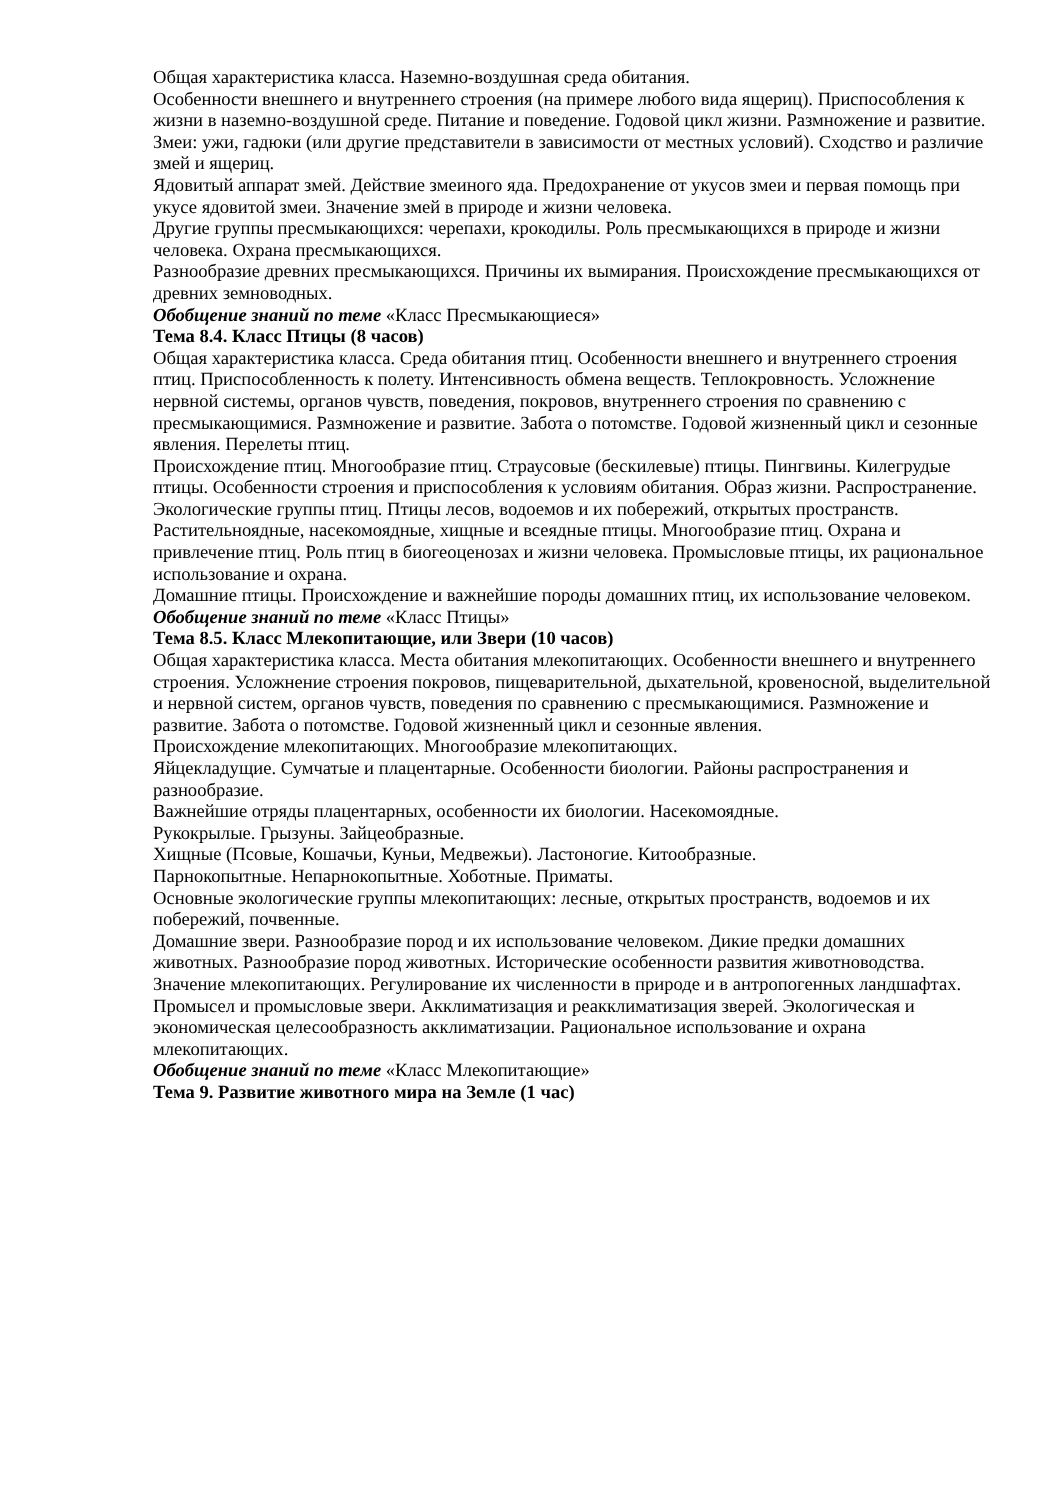Общая характеристика класса. Наземно-воздушная среда обитания.
Особенности внешнего и внутреннего строения (на примере любого вида ящериц). Приспособления к жизни в наземно-воздушной среде. Питание и поведение. Годовой цикл жизни. Размножение и развитие.
Змеи: ужи, гадюки (или другие представители в зависимости от местных условий). Сходство и различие змей и ящериц.
Ядовитый аппарат змей. Действие змеиного яда. Предохранение от укусов змеи и первая помощь при укусе ядовитой змеи. Значение змей в природе и жизни человека.
Другие группы пресмыкающихся: черепахи, крокодилы. Роль пресмыкающихся в природе и жизни человека. Охрана пресмыкающихся.
Разнообразие древних пресмыкающихся. Причины их вымирания. Происхождение пресмыкающихся от древних земноводных.
Обобщение знаний по теме «Класс Пресмыкающиеся»
Тема 8.4. Класс Птицы (8 часов)
Общая характеристика класса. Среда обитания птиц. Особенности внешнего и внутреннего строения птиц. Приспособленность к полету. Интенсивность обмена веществ. Теплокровность. Усложнение нервной системы, органов чувств, поведения, покровов, внутреннего строения по сравнению с пресмыкающимися. Размножение и развитие. Забота о потомстве. Годовой жизненный цикл и сезонные явления. Перелеты птиц.
Происхождение птиц. Многообразие птиц. Страусовые (бескилевые) птицы. Пингвины. Килегрудые птицы. Особенности строения и приспособления к условиям обитания. Образ жизни. Распространение.
Экологические группы птиц. Птицы лесов, водоемов и их побережий, открытых пространств.
Растительноядные, насекомоядные, хищные и всеядные птицы. Многообразие птиц. Охрана и привлечение птиц. Роль птиц в биогеоценозах и жизни человека. Промысловые птицы, их рациональное использование и охрана.
Домашние птицы. Происхождение и важнейшие породы домашних птиц, их использование человеком.
Обобщение знаний по теме «Класс Птицы»
Тема 8.5. Класс Млекопитающие, или Звери (10 часов)
Общая характеристика класса. Места обитания млекопитающих. Особенности внешнего и внутреннего строения. Усложнение строения покровов, пищеварительной, дыхательной, кровеносной, выделительной и нервной систем, органов чувств, поведения по сравнению с пресмыкающимися. Размножение и развитие. Забота о потомстве. Годовой жизненный цикл и сезонные явления.
Происхождение млекопитающих. Многообразие млекопитающих.
Яйцекладущие. Сумчатые и плацентарные. Особенности биологии. Районы распространения и разнообразие.
Важнейшие отряды плацентарных, особенности их биологии. Насекомоядные.
Рукокрылые. Грызуны. Зайцеобразные.
Хищные (Псовые, Кошачьи, Куньи, Медвежьи). Ластоногие. Китообразные.
Парнокопытные. Непарнокопытные. Хоботные. Приматы.
Основные экологические группы млекопитающих: лесные, открытых пространств, водоемов и их побережий, почвенные.
Домашние звери. Разнообразие пород и их использование человеком. Дикие предки домашних животных. Разнообразие пород животных. Исторические особенности развития животноводства.
Значение млекопитающих. Регулирование их численности в природе и в антропогенных ландшафтах. Промысел и промысловые звери. Акклиматизация и реакклиматизация зверей. Экологическая и экономическая целесообразность акклиматизации. Рациональное использование и охрана млекопитающих.
Обобщение знаний по теме «Класс Млекопитающие»
Тема 9. Развитие животного мира на Земле (1 час)